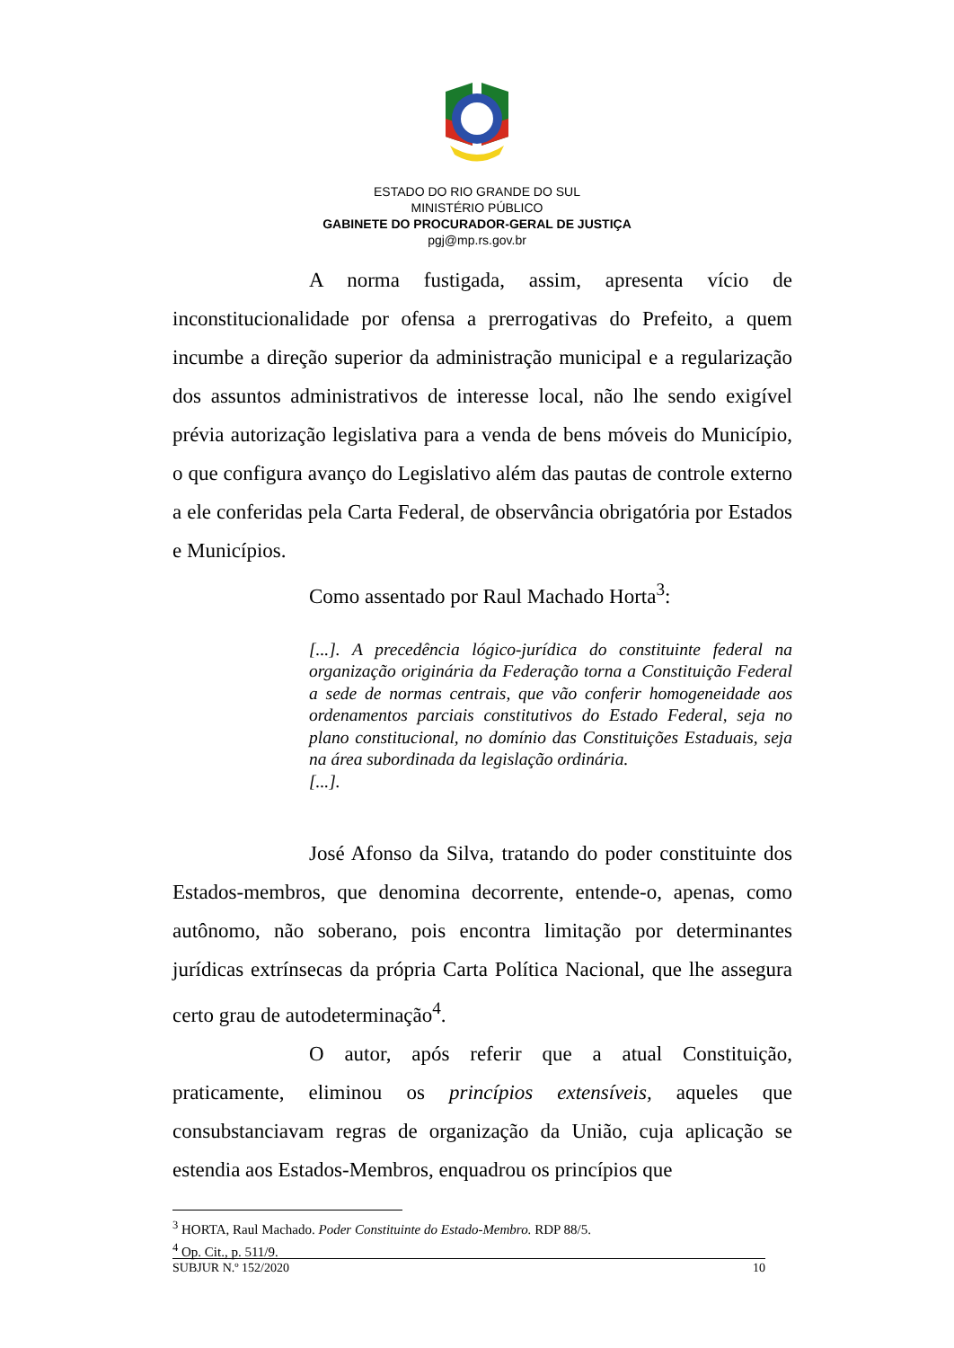ESTADO DO RIO GRANDE DO SUL
MINISTÉRIO PÚBLICO
GABINETE DO PROCURADOR-GERAL DE JUSTIÇA
pgj@mp.rs.gov.br
A norma fustigada, assim, apresenta vício de inconstitucionalidade por ofensa a prerrogativas do Prefeito, a quem incumbe a direção superior da administração municipal e a regularização dos assuntos administrativos de interesse local, não lhe sendo exigível prévia autorização legislativa para a venda de bens móveis do Município, o que configura avanço do Legislativo além das pautas de controle externo a ele conferidas pela Carta Federal, de observância obrigatória por Estados e Municípios.
Como assentado por Raul Machado Horta<sup>3</sup>:
[...]. A precedência lógico-jurídica do constituinte federal na organização originária da Federação torna a Constituição Federal a sede de normas centrais, que vão conferir homogeneidade aos ordenamentos parciais constitutivos do Estado Federal, seja no plano constitucional, no domínio das Constituições Estaduais, seja na área subordinada da legislação ordinária.
[...].
José Afonso da Silva, tratando do poder constituinte dos Estados-membros, que denomina decorrente, entende-o, apenas, como autônomo, não soberano, pois encontra limitação por determinantes jurídicas extrínsecas da própria Carta Política Nacional, que lhe assegura certo grau de autodeterminação<sup>4</sup>.
O autor, após referir que a atual Constituição, praticamente, eliminou os princípios extensíveis, aqueles que consubstanciavam regras de organização da União, cuja aplicação se estendia aos Estados-Membros, enquadrou os princípios que
<sup>3</sup> HORTA, Raul Machado. Poder Constituinte do Estado-Membro. RDP 88/5.
<sup>4</sup> Op. Cit., p. 511/9.
SUBJUR N.º 152/2020 10